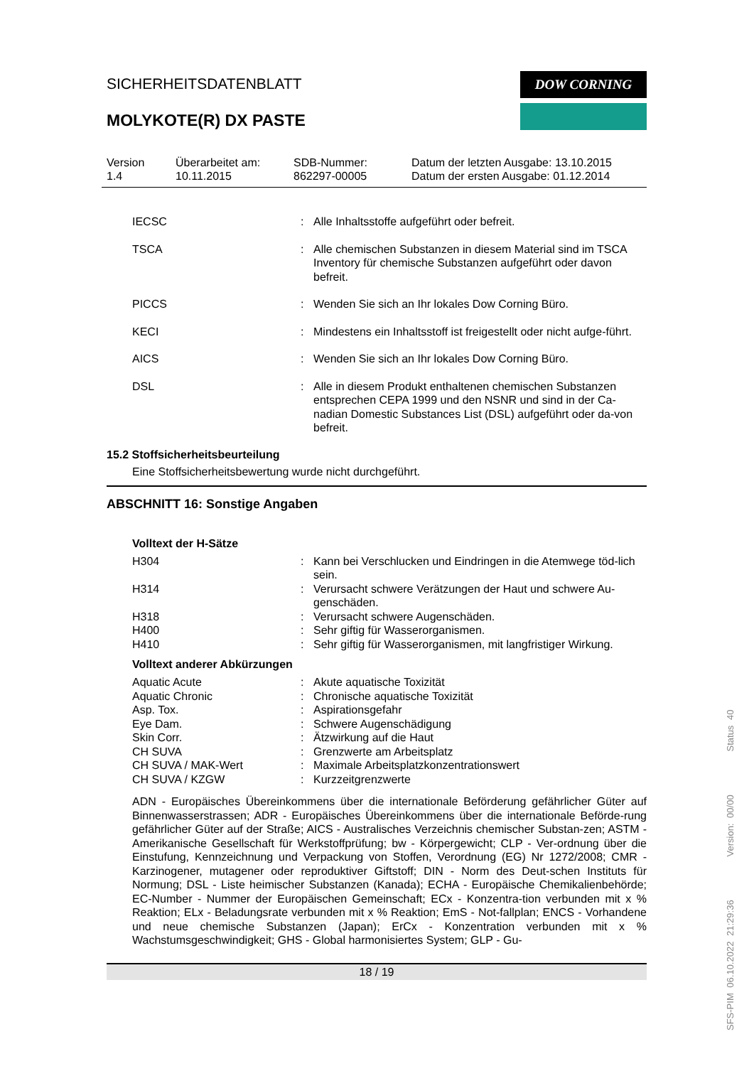SICHERHEITSDATENBLATT
MOLYKOTE(R) DX PASTE
DOW CORNING
Version
1.4
Überarbeitet am:
10.11.2015
SDB-Nummer:
862297-00005
Datum der letzten Ausgabe: 13.10.2015
Datum der ersten Ausgabe: 01.12.2014
| IECSC | : | Alle Inhaltsstoffe aufgeführt oder befreit. |
| TSCA | : | Alle chemischen Substanzen in diesem Material sind im TSCA Inventory für chemische Substanzen aufgeführt oder davon befreit. |
| PICCS | : | Wenden Sie sich an Ihr lokales Dow Corning Büro. |
| KECI | : | Mindestens ein Inhaltsstoff ist freigestellt oder nicht aufge-führt. |
| AICS | : | Wenden Sie sich an Ihr lokales Dow Corning Büro. |
| DSL | : | Alle in diesem Produkt enthaltenen chemischen Substanzen entsprechen CEPA 1999 und den NSNR und sind in der Ca-nadian Domestic Substances List (DSL) aufgeführt oder da-von befreit. |
15.2 Stoffsicherheitsbeurteilung
Eine Stoffsicherheitsbewertung wurde nicht durchgeführt.
ABSCHNITT 16: Sonstige Angaben
Volltext der H-Sätze
| H304 | : | Kann bei Verschlucken und Eindringen in die Atemwege töd-lich sein. |
| H314 | : | Verursacht schwere Verätzungen der Haut und schwere Au-genschäden. |
| H318 | : | Verursacht schwere Augenschäden. |
| H400 | : | Sehr giftig für Wasserorganismen. |
| H410 | : | Sehr giftig für Wasserorganismen, mit langfristiger Wirkung. |
Volltext anderer Abkürzungen
| Aquatic Acute | : | Akute aquatische Toxizität |
| Aquatic Chronic | : | Chronische aquatische Toxizität |
| Asp. Tox. | : | Aspirationsgefahr |
| Eye Dam. | : | Schwere Augenschädigung |
| Skin Corr. | : | Ätzwirkung auf die Haut |
| CH SUVA | : | Grenzwerte am Arbeitsplatz |
| CH SUVA / MAK-Wert | : | Maximale Arbeitsplatzkonzentrationswert |
| CH SUVA / KZGW | : | Kurzzeitgrenzwerte |
ADN - Europäisches Übereinkommens über die internationale Beförderung gefährlicher Güter auf Binnenwasserstrassen; ADR - Europäisches Übereinkommens über die internationale Beförde-rung gefährlicher Güter auf der Straße; AICS - Australisches Verzeichnis chemischer Substan-zen; ASTM - Amerikanische Gesellschaft für Werkstoffprüfung; bw - Körpergewicht; CLP - Ver-ordnung über die Einstufung, Kennzeichnung und Verpackung von Stoffen, Verordnung (EG) Nr 1272/2008; CMR - Karzinogener, mutagener oder reproduktiver Giftstoff; DIN - Norm des Deut-schen Instituts für Normung; DSL - Liste heimischer Substanzen (Kanada); ECHA - Europäische Chemikalienbehörde; EC-Number - Nummer der Europäischen Gemeinschaft; ECx - Konzentra-tion verbunden mit x % Reaktion; ELx - Beladungsrate verbunden mit x % Reaktion; EmS - Not-fallplan; ENCS - Vorhandene und neue chemische Substanzen (Japan); ErCx - Konzentration verbunden mit x % Wachstumsgeschwindigkeit; GHS - Global harmonisiertes System; GLP - Gu-
18 / 19
SFS-PIM 06.10.2022 21:29:36 Version: 00/00 Status 40